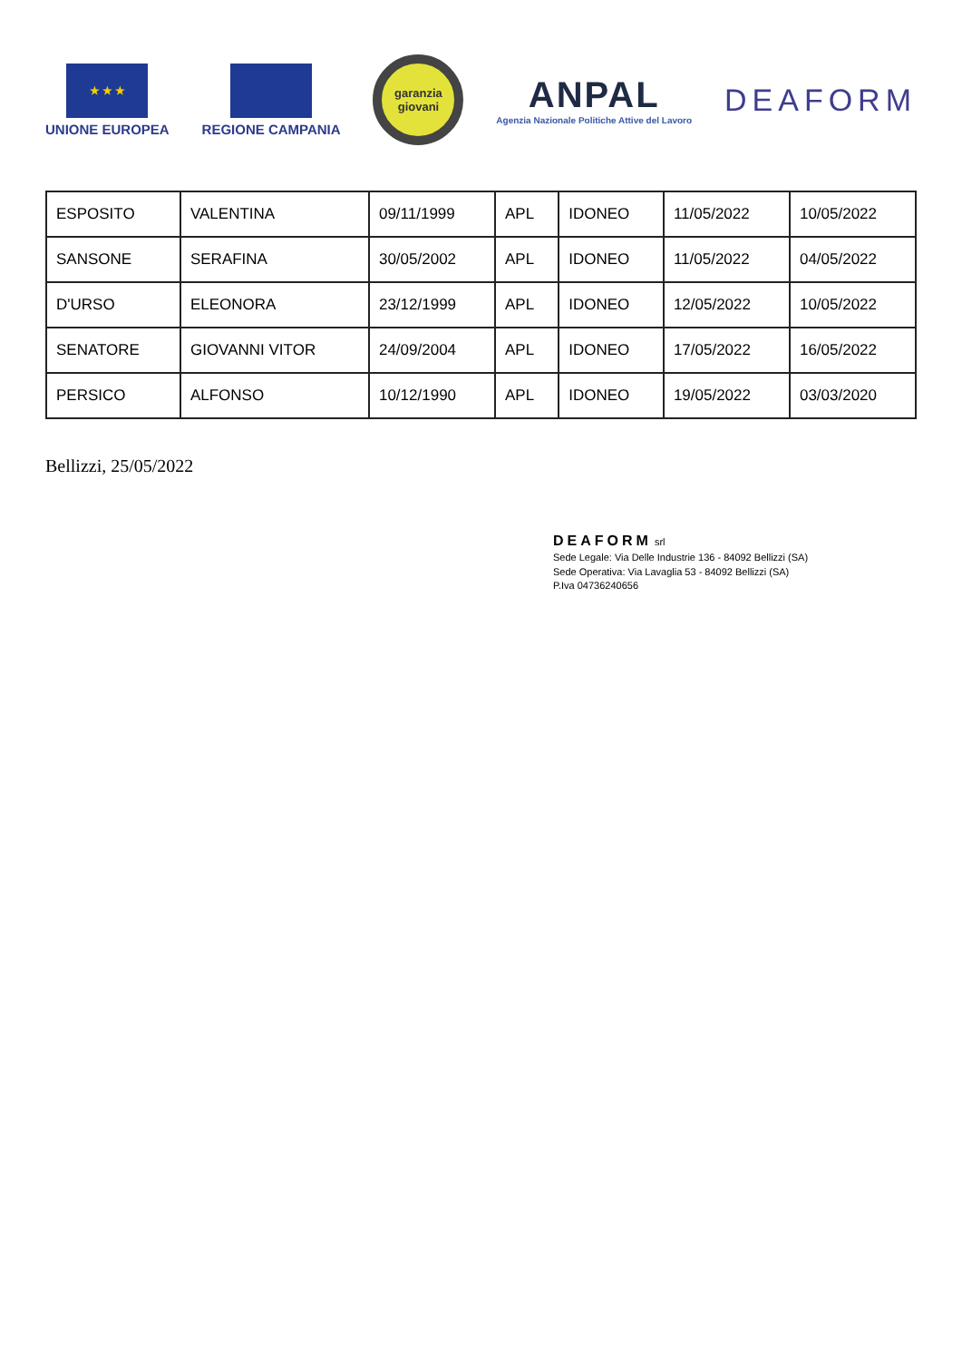★ ★ ★
UNIONE EUROPEA
REGIONE CAMPANIA
garanzia
giovani
ANPAL
Agenzia Nazionale Politiche Attive del Lavoro
DEAFORM
| ESPOSITO | VALENTINA | 09/11/1999 | APL | IDONEO | 11/05/2022 | 10/05/2022 |
| SANSONE | SERAFINA | 30/05/2002 | APL | IDONEO | 11/05/2022 | 04/05/2022 |
| D'URSO | ELEONORA | 23/12/1999 | APL | IDONEO | 12/05/2022 | 10/05/2022 |
| SENATORE | GIOVANNI VITOR | 24/09/2004 | APL | IDONEO | 17/05/2022 | 16/05/2022 |
| PERSICO | ALFONSO | 10/12/1990 | APL | IDONEO | 19/05/2022 | 03/03/2020 |
Bellizzi, 25/05/2022
DEAFORM srl
Sede Legale: Via Delle Industrie 136 - 84092 Bellizzi (SA)
Sede Operativa: Via Lavaglia 53 - 84092 Bellizzi (SA)
P.Iva 04736240656